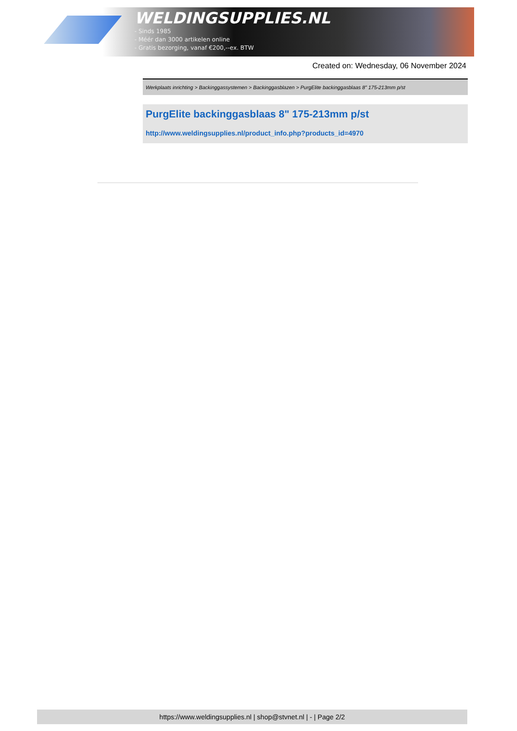WELDINGSUPPLIES.NL
- Sinds 1985
- Méér dan 3000 artikelen online
- Gratis bezorging, vanaf €200,--ex. BTW
Created on: Wednesday, 06 November 2024
Werkplaats inrichting > Backinggassystemen > Backinggasblazen > PurgElite backinggasblaas 8" 175-213mm p/st
PurgElite backinggasblaas 8" 175-213mm p/st
http://www.weldingsupplies.nl/product_info.php?products_id=4970
https://www.weldingsupplies.nl | shop@stvnet.nl | - | Page 2/2